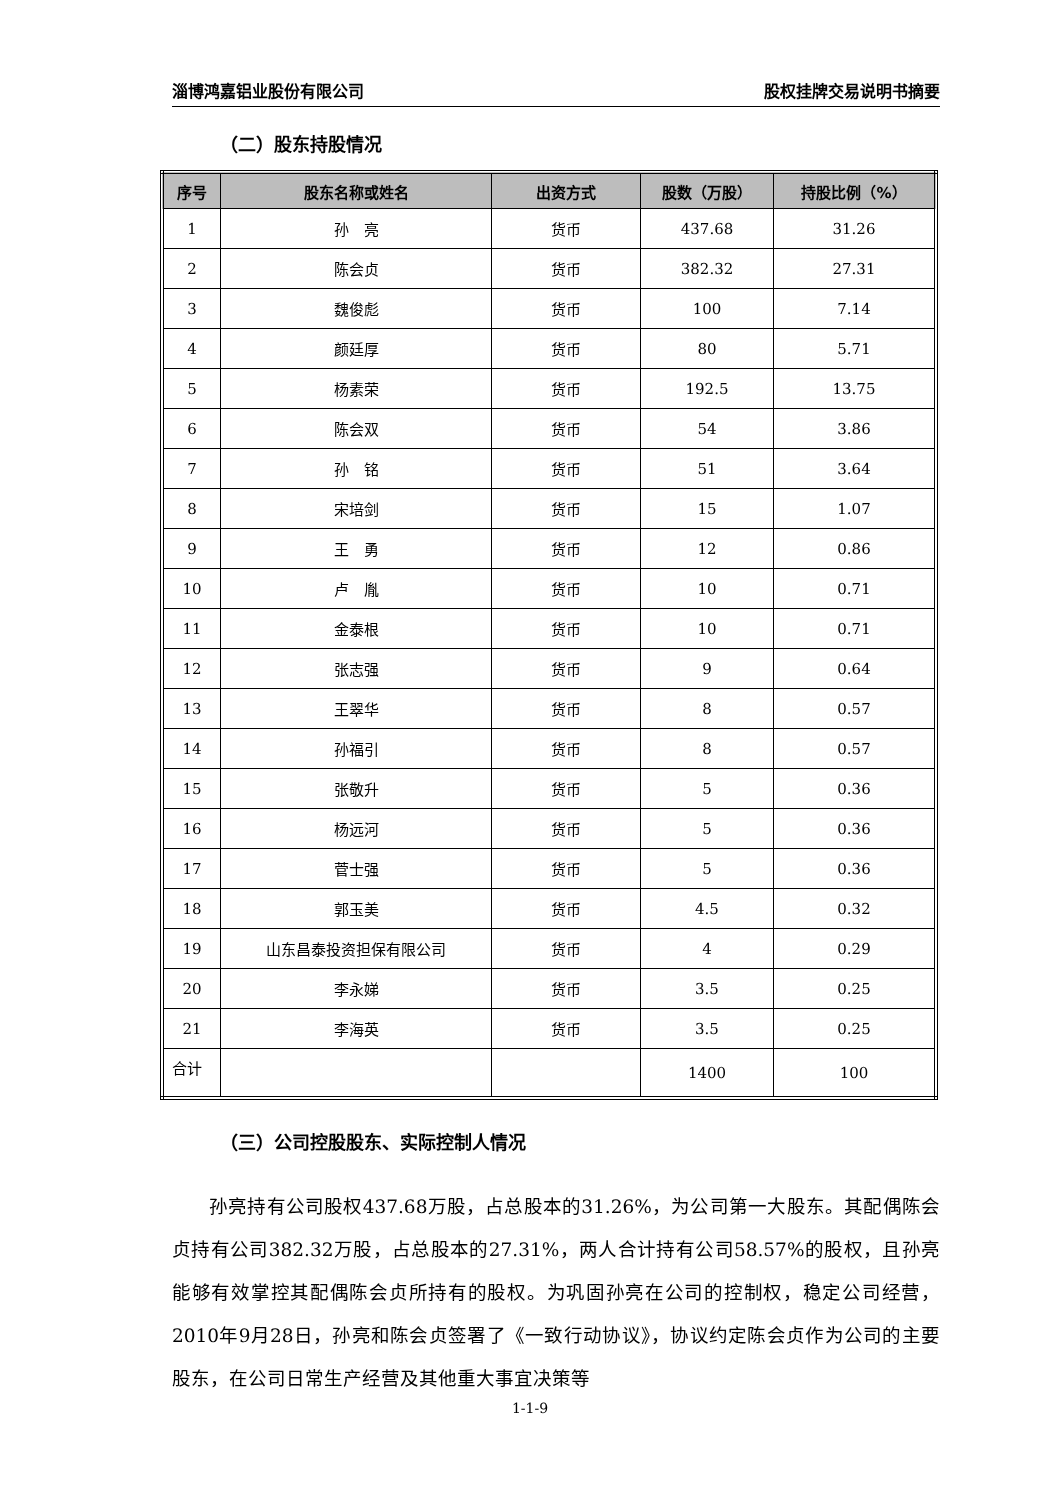淄博鸿嘉铝业股份有限公司 股权挂牌交易说明书摘要
（二）股东持股情况
| 序号 | 股东名称或姓名 | 出资方式 | 股数（万股） | 持股比例（%） |
| --- | --- | --- | --- | --- |
| 1 | 孙 亮 | 货币 | 437.68 | 31.26 |
| 2 | 陈会贞 | 货币 | 382.32 | 27.31 |
| 3 | 魏俊彪 | 货币 | 100 | 7.14 |
| 4 | 颜廷厚 | 货币 | 80 | 5.71 |
| 5 | 杨素荣 | 货币 | 192.5 | 13.75 |
| 6 | 陈会双 | 货币 | 54 | 3.86 |
| 7 | 孙 铭 | 货币 | 51 | 3.64 |
| 8 | 宋培剑 | 货币 | 15 | 1.07 |
| 9 | 王 勇 | 货币 | 12 | 0.86 |
| 10 | 卢 胤 | 货币 | 10 | 0.71 |
| 11 | 金泰根 | 货币 | 10 | 0.71 |
| 12 | 张志强 | 货币 | 9 | 0.64 |
| 13 | 王翠华 | 货币 | 8 | 0.57 |
| 14 | 孙福引 | 货币 | 8 | 0.57 |
| 15 | 张敬升 | 货币 | 5 | 0.36 |
| 16 | 杨远河 | 货币 | 5 | 0.36 |
| 17 | 菅士强 | 货币 | 5 | 0.36 |
| 18 | 郭玉美 | 货币 | 4.5 | 0.32 |
| 19 | 山东昌泰投资担保有限公司 | 货币 | 4 | 0.29 |
| 20 | 李永娣 | 货币 | 3.5 | 0.25 |
| 21 | 李海英 | 货币 | 3.5 | 0.25 |
| 合计 | | | 1400 | 100 |
（三）公司控股股东、实际控制人情况
孙亮持有公司股权437.68万股，占总股本的31.26%，为公司第一大股东。其配偶陈会贞持有公司382.32万股，占总股本的27.31%，两人合计持有公司58.57%的股权，且孙亮能够有效掌控其配偶陈会贞所持有的股权。为巩固孙亮在公司的控制权，稳定公司经营， 2010年9月28日，孙亮和陈会贞签署了《一致行动协议》，协议约定陈会贞作为公司的主要股东，在公司日常生产经营及其他重大事宜决策等
1-1-9